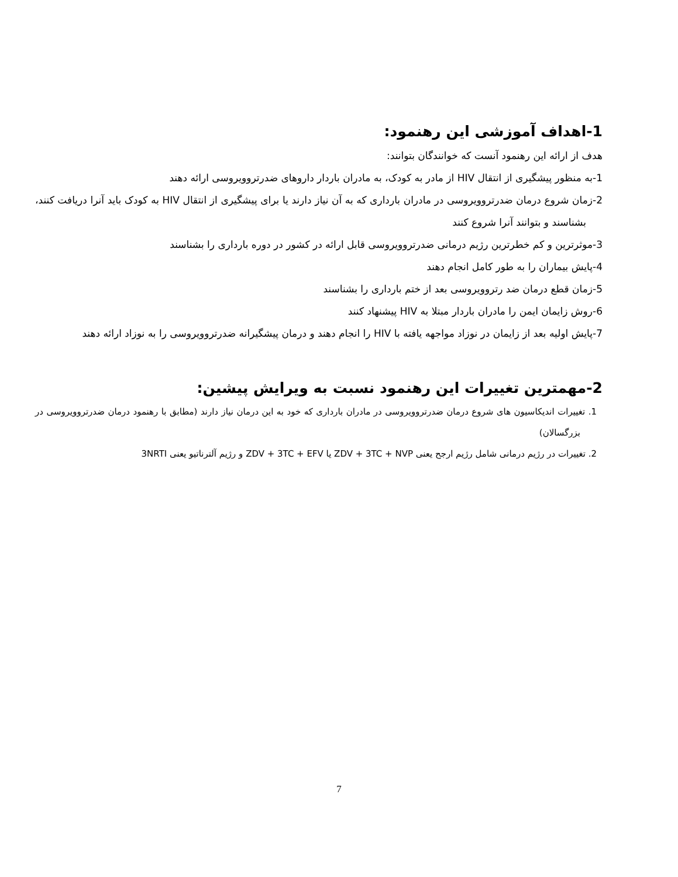1-اهداف آموزشی این رهنمود:
هدف از ارائه این رهنمود آنست که خوانندگان بتوانند:
1-به منظور پیشگیری از انتقال HIV از مادر به کودک، به مادران باردار داروهای ضدرتروویروسی ارائه دهند
2-زمان شروع درمان ضدرتروویروسی در مادران بارداری که به آن نیاز دارند یا برای پیشگیری از انتقال HIV به کودک باید آنرا دریافت کنند، بشناسند و بتوانند آنرا شروع کنند
3-موثرترین و کم خطرترین رژیم درمانی ضدرتروویروسی قابل ارائه در کشور در دوره بارداری را بشناسند
4-پایش بیماران را به طور کامل انجام دهند
5-زمان قطع درمان ضد رتروویروسی بعد از ختم بارداری را بشناسند
6-روش زایمان ایمن را مادران باردار مبتلا به HIV پیشنهاد کنند
7-پایش اولیه بعد از زایمان در نوزاد مواجهه یافته با HIV را انجام دهند و درمان پیشگیرانه ضدرتروویروسی را به نوزاد ارائه دهند
2-مهمترین تغییرات این رهنمود نسبت به ویرایش پیشین:
1. تغییرات اندیکاسیون های شروع درمان ضدرتروویروسی در مادران بارداری که خود به این درمان نیاز دارند (مطابق با رهنمود درمان ضدرتروویروسی در بزرگسالان)
2. تغییرات در رژیم درمانی شامل رژیم ارجح یعنی ZDV + 3TC + NVP یا ZDV + 3TC + EFV و رژیم آلترناتیو یعنی 3NRTI
7